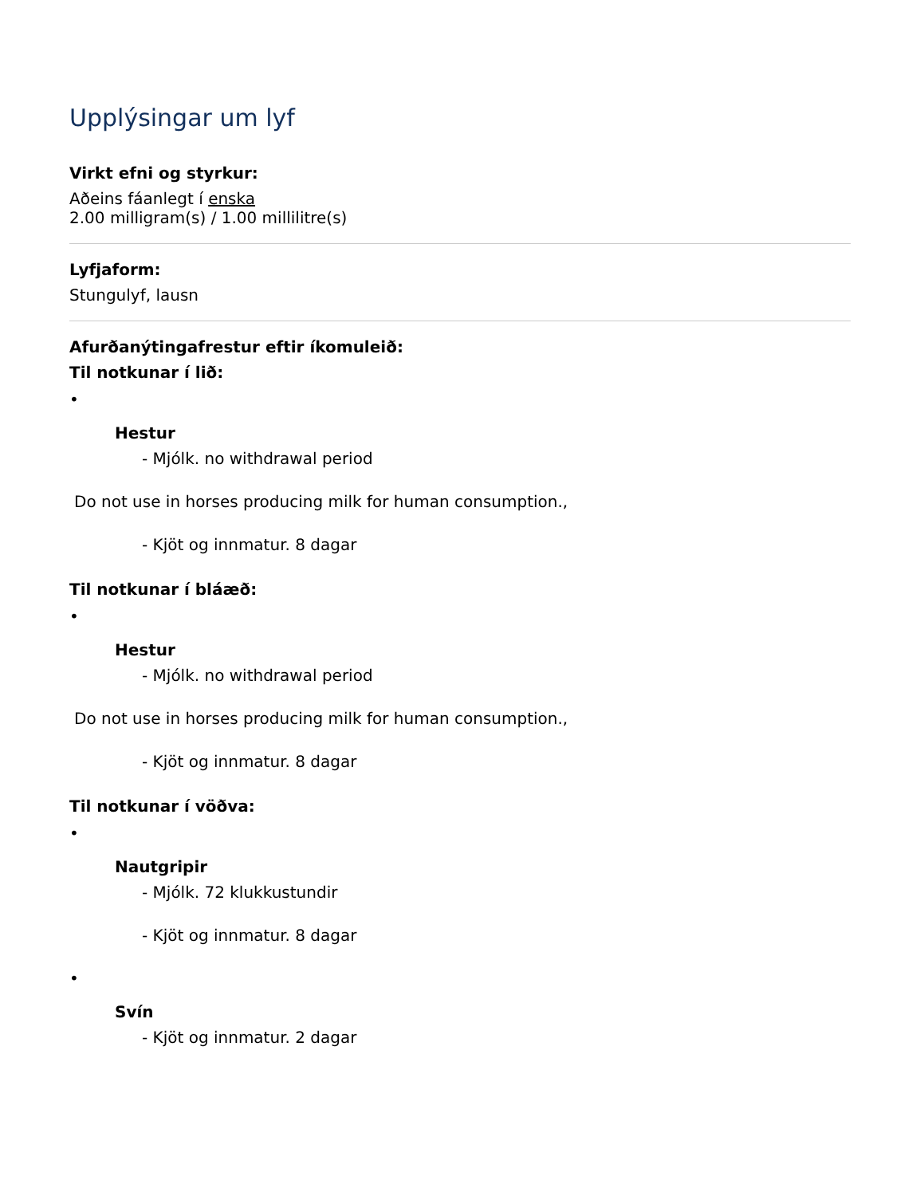Upplýsingar um lyf
Virkt efni og styrkur:
Aðeins fáanlegt í enska
2.00 milligram(s) / 1.00 millilitre(s)
Lyfjaform:
Stungulyf, lausn
Afurðanýtingafrestur eftir íkomuleið:
Til notkunar í lið:
•
Hestur
- Mjólk. no withdrawal period
Do not use in horses producing milk for human consumption.,
- Kjöt og innmatur. 8 dagar
Til notkunar í bláæð:
•
Hestur
- Mjólk. no withdrawal period
Do not use in horses producing milk for human consumption.,
- Kjöt og innmatur. 8 dagar
Til notkunar í vöðva:
•
Nautgripir
- Mjólk. 72 klukkustundir
- Kjöt og innmatur. 8 dagar
•
Svín
- Kjöt og innmatur. 2 dagar